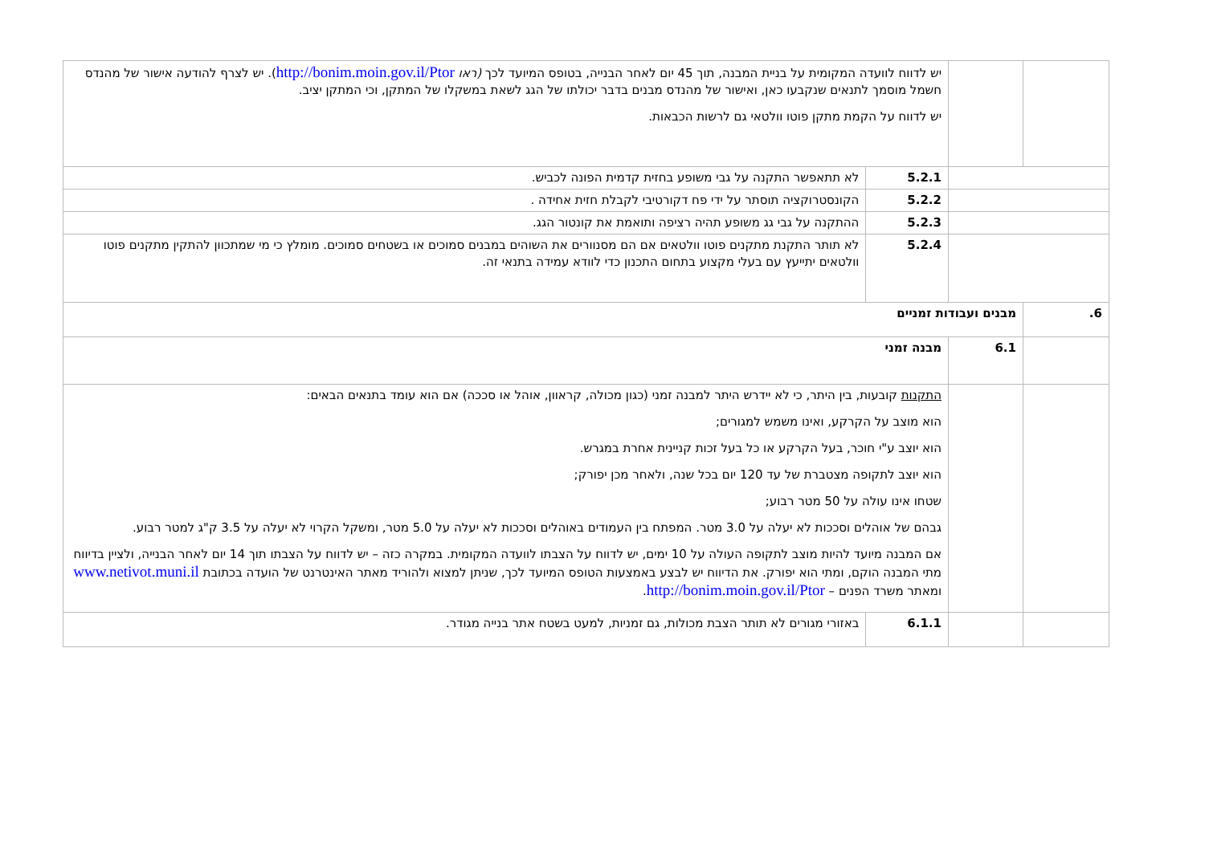| | | יש לדווח לוועדה המקומית על בניית המבנה, תוך 45 יום לאחר הבנייה, בטופס המיועד לכך (ראו http://bonim.moin.gov.il/Ptor ). יש לצרף להודעה אישור של מהנדס חשמל מוסמך לתנאים שנקבעו כאן, ואישור של מהנדס מבנים בדבר יכולתו של הגג לשאת במשקלו של המתקן, וכי המתקן יציב. יש לדווח על הקמת מתקן פוטו וולטאי גם לרשות הכבאות. | |
| | | 5.2.1 | לא תתאפשר התקנה על גבי משופע בחזית קדמית הפונה לכביש. |
| | | 5.2.2 | הקונסטרוקציה תוסתר על ידי פח דקורטיבי לקבלת חזית אחידה . |
| | | 5.2.3 | ההתקנה על גבי גג משופע תהיה רציפה ותואמת את קונטור הגג. |
| | | 5.2.4 | לא תותר התקנת מתקנים פוטו וולטאים אם הם מסנוורים את השוהים במבנים סמוכים או בשטחים סמוכים. מומלץ כי מי שמתכוון להתקין מתקנים פוטו וולטאים יתייעץ עם בעלי מקצוע בתחום התכנון כדי לוודא עמידה בתנאי זה. |
| 6. | מבנים ועבודות זמניים | | |
| | 6.1 | מבנה זמני | |
| | | התקנות קובעות, בין היתר, כי לא יידרש היתר למבנה זמני (כגון מכולה, קראוון, אוהל או סככה) אם הוא עומד בתנאים הבאים: הוא מוצב על הקרקע, ואינו משמש למגורים; הוא יוצב ע"י חוכר, בעל הקרקע או כל בעל זכות קניינית אחרת במגרש. הוא יוצב לתקופה מצטברת של עד 120 יום בכל שנה, ולאחר מכן יפורק; שטחו אינו עולה על 50 מטר רבוע; גבהם של אוהלים וסככות לא יעלה על 3.0 מטר. המפתח בין העמודים באוהלים וסככות לא יעלה על 5.0 מטר, ומשקל הקרוי לא יעלה על 3.5 ק"ג למטר רבוע. אם המבנה מיועד להיות מוצב לתקופה העולה על 10 ימים, יש לדווח על הצבתו לוועדה המקומית. במקרה כזה – יש לדווח על הצבתו תוך 14 יום לאחר הבנייה, ולציין בדיווח מתי המבנה הוקם, ומתי הוא יפורק. את הדיווח יש לבצע באמצעות הטופס המיועד לכך, שניתן למצוא ולהוריד מאתר האינטרנט של הועדה בכתובת www.netivot.muni.il ומאתר משרד הפנים – http://bonim.moin.gov.il/Ptor . | |
| | | 6.1.1 | באזורי מגורים לא תותר הצבת מכולות, גם זמניות, למעט בשטח אתר בנייה מגודר. |